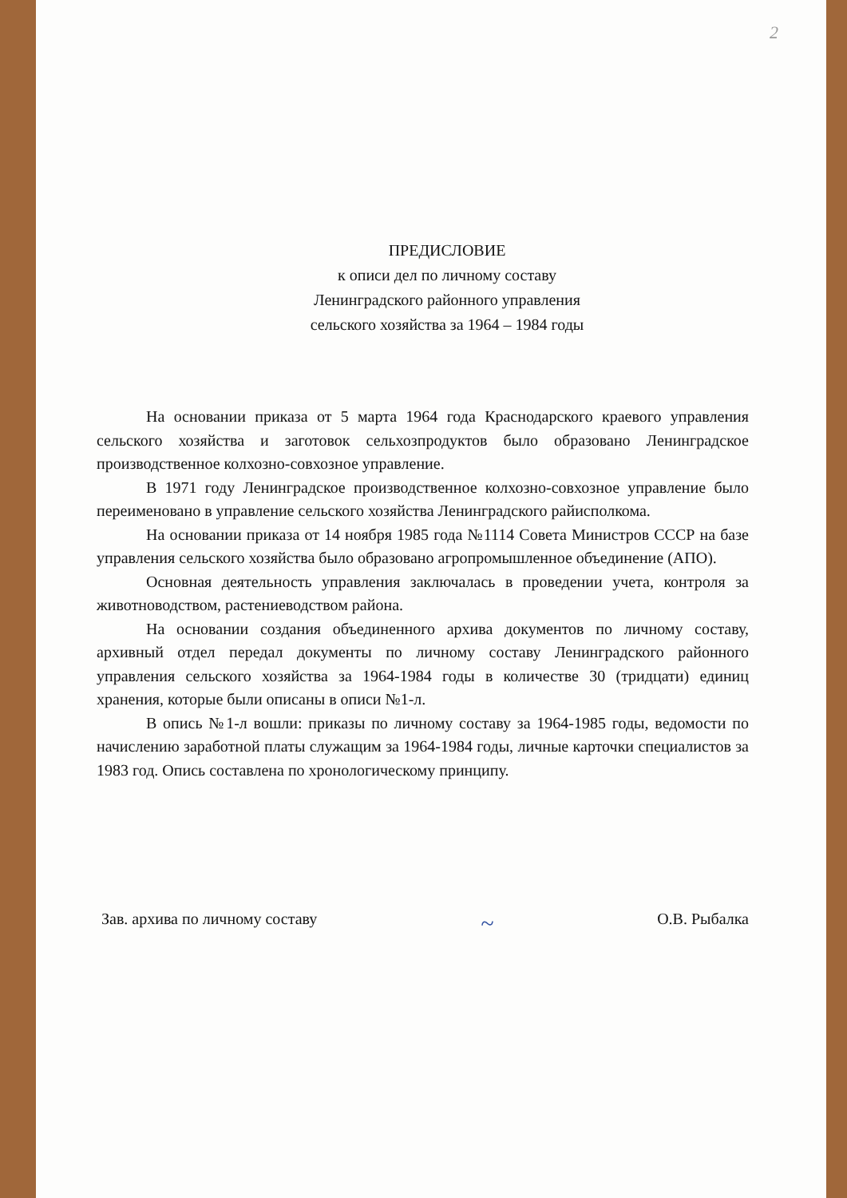2
ПРЕДИСЛОВИЕ
к описи дел по личному составу
Ленинградского районного управления
сельского хозяйства за 1964 – 1984 годы
На основании приказа от 5 марта 1964 года Краснодарского краевого управления сельского хозяйства и заготовок сельхозпродуктов было образовано Ленинградское производственное колхозно-совхозное управление.
В 1971 году Ленинградское производственное колхозно-совхозное управление было переименовано в управление сельского хозяйства Ленинградского райисполкома.
На основании приказа от 14 ноября 1985 года №1114 Совета Министров СССР на базе управления сельского хозяйства было образовано агропромышленное объединение (АПО).
Основная деятельность управления заключалась в проведении учета, контроля за животноводством, растениеводством района.
На основании создания объединенного архива документов по личному составу, архивный отдел передал документы по личному составу Ленинградского районного управления сельского хозяйства за 1964-1984 годы в количестве 30 (тридцати) единиц хранения, которые были описаны в описи №1-л.
В опись №1-л вошли: приказы по личному составу за 1964-1985 годы, ведомости по начислению заработной платы служащим за 1964-1984 годы, личные карточки специалистов за 1983 год. Опись составлена по хронологическому принципу.
Зав. архива по личному составу ~ О.В. Рыбалка